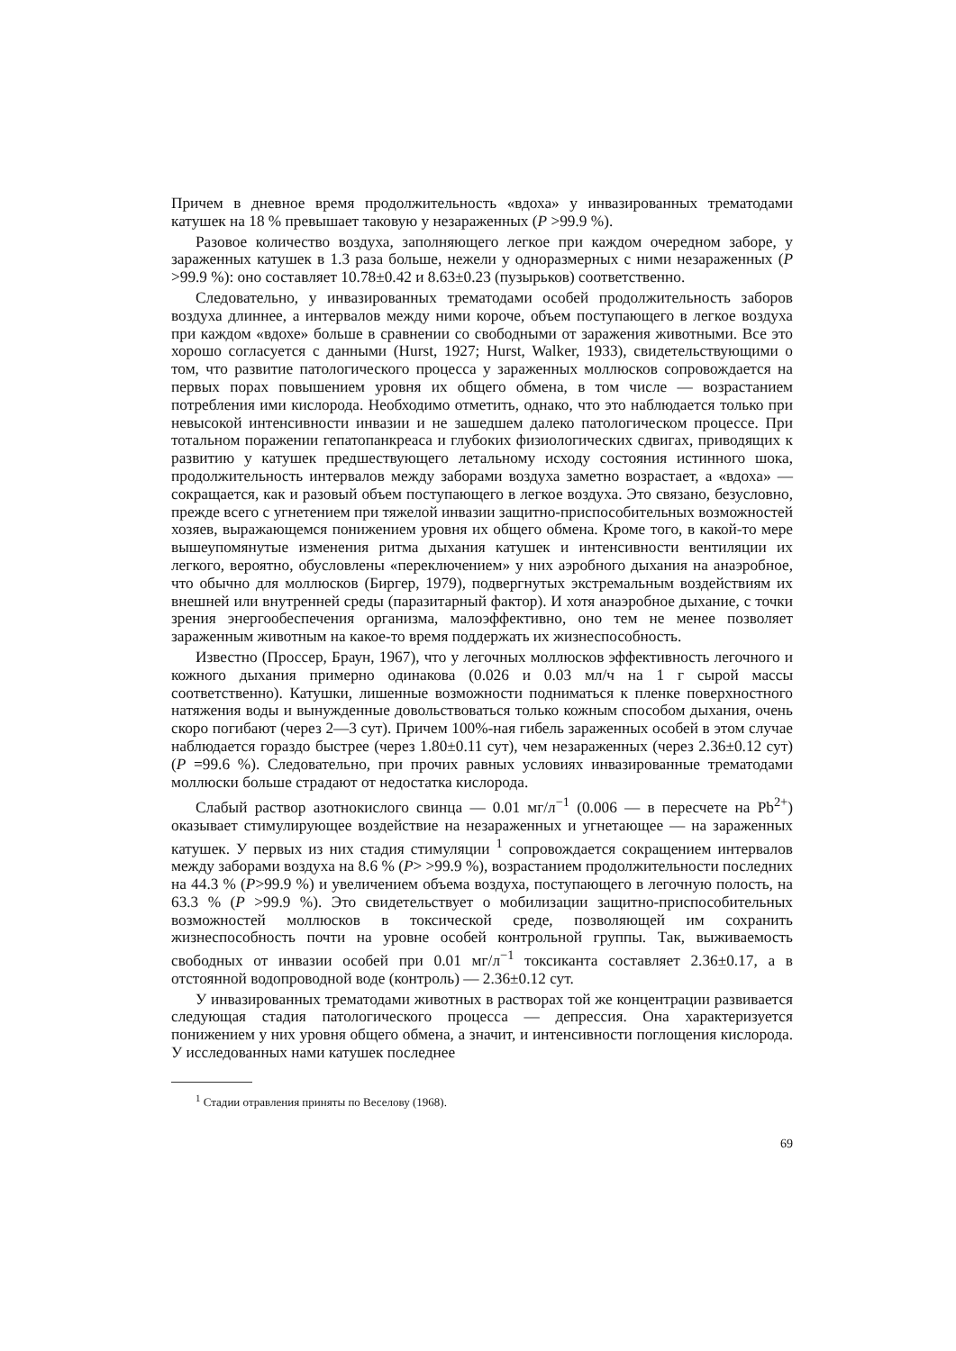Причем в дневное время продолжительность «вдоха» у инвазированных трематодами катушек на 18 % превышает таковую у незараженных (P >99.9 %).
Разовое количество воздуха, заполняющего легкое при каждом очередном заборе, у зараженных катушек в 1.3 раза больше, нежели у одноразмерных с ними незараженных (P >99.9 %): оно составляет 10.78±0.42 и 8.63±0.23 (пузырьков) соответственно.
Следовательно, у инвазированных трематодами особей продолжительность заборов воздуха длиннее, а интервалов между ними короче, объем поступающего в легкое воздуха при каждом «вдохе» больше в сравнении со свободными от заражения животными. Все это хорошо согласуется с данными (Hurst, 1927; Hurst, Walker, 1933), свидетельствующими о том, что развитие патологического процесса у зараженных моллюсков сопровождается на первых порах повышением уровня их общего обмена, в том числе — возрастанием потребления ими кислорода. Необходимо отметить, однако, что это наблюдается только при невысокой интенсивности инвазии и не зашедшем далеко патологическом процессе. При тотальном поражении гепатопанкреаса и глубоких физиологических сдвигах, приводящих к развитию у катушек предшествующего летальному исходу состояния истинного шока, продолжительность интервалов между заборами воздуха заметно возрастает, а «вдоха» — сокращается, как и разовый объем поступающего в легкое воздуха. Это связано, безусловно, прежде всего с угнетением при тяжелой инвазии защитно-приспособительных возможностей хозяев, выражающемся понижением уровня их общего обмена. Кроме того, в какой-то мере вышеупомянутые изменения ритма дыхания катушек и интенсивности вентиляции их легкого, вероятно, обусловлены «переключением» у них аэробного дыхания на анаэробное, что обычно для моллюсков (Биргер, 1979), подвергнутых экстремальным воздействиям их внешней или внутренней среды (паразитарный фактор). И хотя анаэробное дыхание, с точки зрения энергообеспечения организма, малоэффективно, оно тем не менее позволяет зараженным животным на какое-то время поддержать их жизнеспособность.
Известно (Проссер, Браун, 1967), что у легочных моллюсков эффективность легочного и кожного дыхания примерно одинакова (0.026 и 0.03 мл/ч на 1 г сырой массы соответственно). Катушки, лишенные возможности подниматься к пленке поверхностного натяжения воды и вынужденные довольствоваться только кожным способом дыхания, очень скоро погибают (через 2—3 сут). Причем 100%-ная гибель зараженных особей в этом случае наблюдается гораздо быстрее (через 1.80±0.11 сут), чем незараженных (через 2.36±0.12 сут) (P =99.6 %). Следовательно, при прочих равных условиях инвазированные трематодами моллюски больше страдают от недостатка кислорода.
Слабый раствор азотнокислого свинца — 0.01 мг/л<sup>−1</sup> (0.006 — в пересчете на Pb<sup>2+</sup>) оказывает стимулирующее воздействие на незараженных и угнетающее — на зараженных катушек. У первых из них стадия стимуляции <sup>1</sup> сопровождается сокращением интервалов между заборами воздуха на 8.6 % (P> >99.9 %), возрастанием продолжительности последних на 44.3 % (P>99.9 %) и увеличением объема воздуха, поступающего в легочную полость, на 63.3 % (P >99.9 %). Это свидетельствует о мобилизации защитно-приспособительных возможностей моллюсков в токсической среде, позволяющей им сохранить жизнеспособность почти на уровне особей контрольной группы. Так, выживаемость свободных от инвазии особей при 0.01 мг/л<sup>−1</sup> токсиканта составляет 2.36±0.17, а в отстоянной водопроводной воде (контроль) — 2.36±0.12 сут.
У инвазированных трематодами животных в растворах той же концентрации развивается следующая стадия патологического процесса — депрессия. Она характеризуется понижением у них уровня общего обмена, а значит, и интенсивности поглощения кислорода. У исследованных нами катушек последнее
<sup>1</sup> Стадии отравления приняты по Веселову (1968).
69